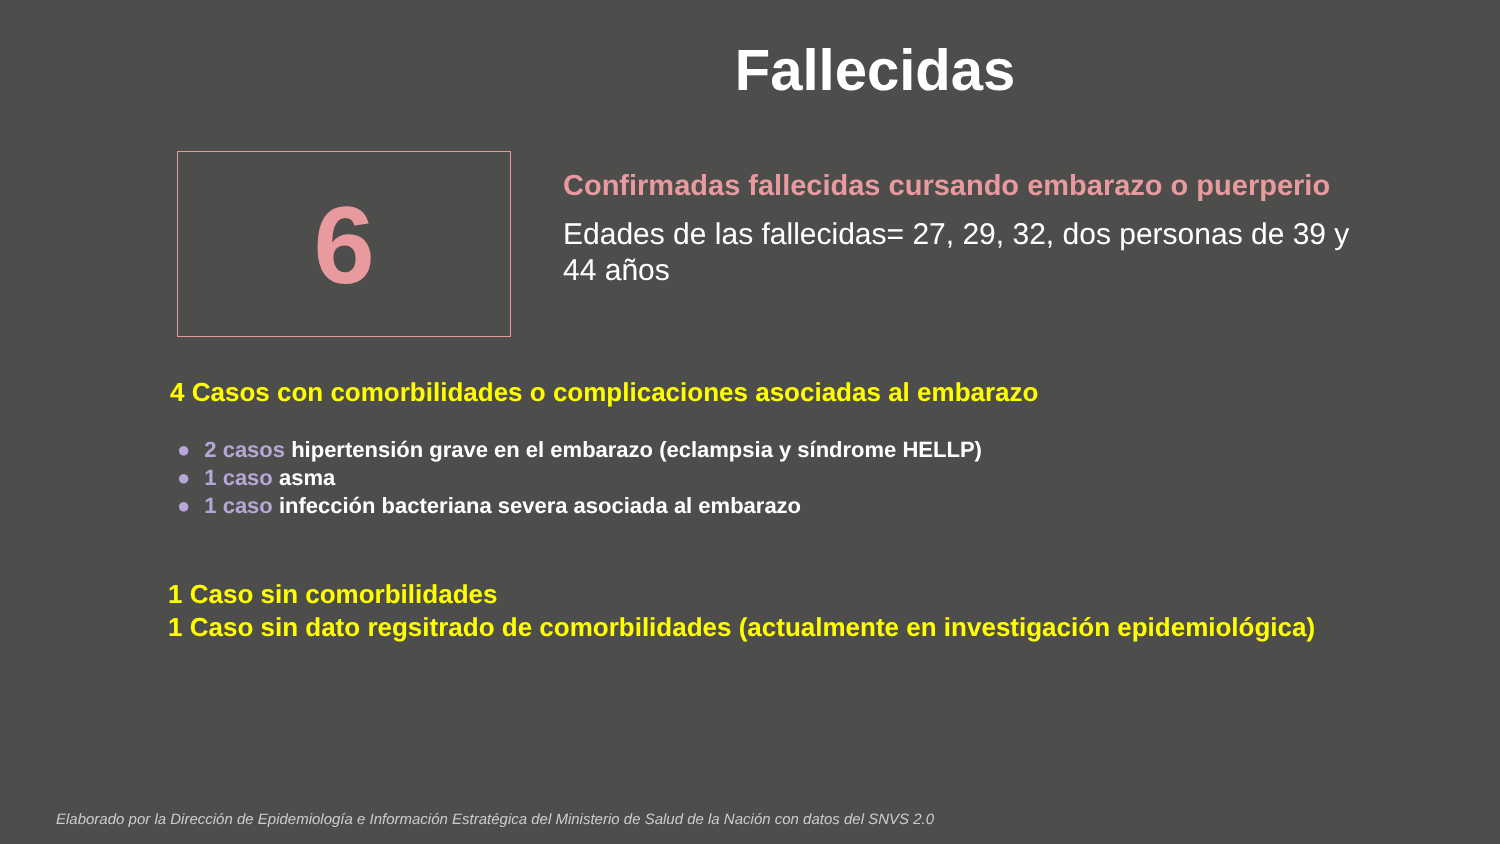Fallecidas
6
Confirmadas fallecidas cursando embarazo o puerperio
Edades de las fallecidas= 27, 29, 32, dos personas de 39 y 44 años
4 Casos con comorbilidades o complicaciones asociadas al embarazo
● 2 casos hipertensión grave en el embarazo (eclampsia y síndrome HELLP)
● 1 caso asma
● 1 caso infección bacteriana severa asociada al embarazo
1 Caso sin comorbilidades
1 Caso sin dato regsitrado de comorbilidades (actualmente en investigación epidemiológica)
Elaborado por la Dirección de Epidemiología e Información Estratégica del Ministerio de Salud de la Nación con datos del SNVS 2.0